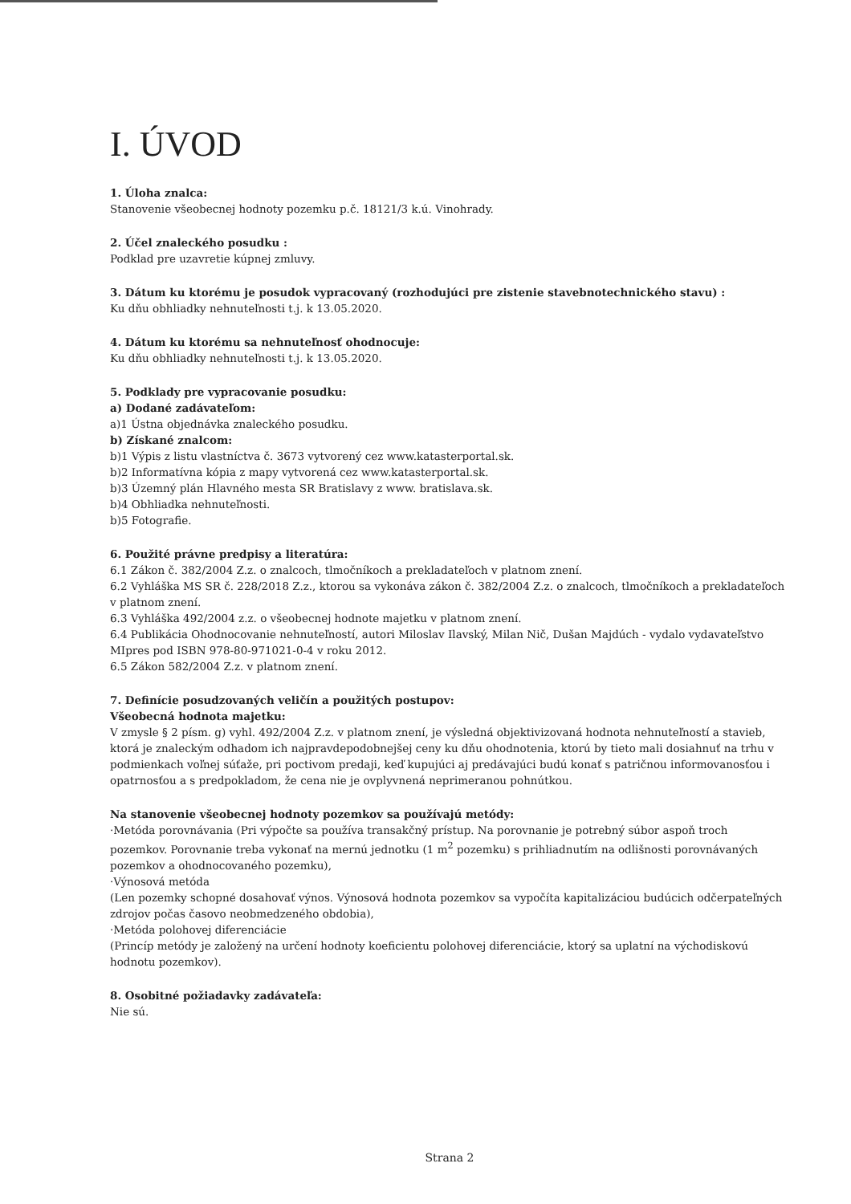I. ÚVOD
1. Úloha znalca:
Stanovenie všeobecnej hodnoty pozemku p.č. 18121/3 k.ú. Vinohrady.
2. Účel znaleckého posudku :
Podklad pre uzavretie kúpnej zmluvy.
3. Dátum ku ktorému je posudok vypracovaný (rozhodujúci pre zistenie stavebnotechnického stavu) :
Ku dňu obhliadky nehnuteľnosti t.j. k 13.05.2020.
4. Dátum ku ktorému sa nehnuteľnosť ohodnocuje:
Ku dňu obhliadky nehnuteľnosti t.j. k 13.05.2020.
5. Podklady pre vypracovanie posudku:
a) Dodané zadávateľom:
a)1 Ústna objednávka znaleckého posudku.
b) Získané znalcom:
b)1 Výpis z listu vlastníctva č. 3673 vytvorený cez www.katasterportal.sk.
b)2 Informatívna kópia z mapy vytvorená cez www.katasterportal.sk.
b)3 Územný plán Hlavného mesta SR Bratislavy z www. bratislava.sk.
b)4 Obhliadka nehnuteľnosti.
b)5 Fotografie.
6. Použité právne predpisy a literatúra:
6.1 Zákon č. 382/2004 Z.z. o znalcoch, tlmočníkoch a prekladateľoch v platnom znení.
6.2 Vyhláška MS SR č. 228/2018 Z.z., ktorou sa vykonáva zákon č. 382/2004 Z.z. o znalcoch, tlmočníkoch a prekladateľoch v platnom znení.
6.3 Vyhláška 492/2004 z.z. o všeobecnej hodnote majetku v platnom znení.
6.4 Publikácia Ohodnocovanie nehnuteľností, autori Miloslav Ilavský, Milan Nič, Dušan Majdúch - vydalo vydavateľstvo MIpres pod ISBN 978-80-971021-0-4 v roku 2012.
6.5 Zákon 582/2004 Z.z. v platnom znení.
7. Definície posudzovaných veličín a použitých postupov:
Všeobecná hodnota majetku:
V zmysle § 2 písm. g) vyhl. 492/2004 Z.z. v platnom znení, je výsledná objektivizovaná hodnota nehnuteľností a stavieb, ktorá je znaleckým odhadom ich najpravdepodobnejšej ceny ku dňu ohodnotenia, ktorú by tieto mali dosiahnuť na trhu v podmienkach voľnej súťaže, pri poctivom predaji, keď kupujúci aj predávajúci budú konať s patričnou informovanosťou i opatrnosťou a s predpokladom, že cena nie je ovplyvnená neprimeranou pohnútkou.
Na stanovenie všeobecnej hodnoty pozemkov sa používajú metódy:
·Metóda porovnávania (Pri výpočte sa používa transakčný prístup. Na porovnanie je potrebný súbor aspoň troch pozemkov. Porovnanie treba vykonať na mernú jednotku (1 m<sup>2</sup> pozemku) s prihliadnutím na odlišnosti porovnávaných pozemkov a ohodnocovaného pozemku),
·Výnosová metóda
(Len pozemky schopné dosahovať výnos. Výnosová hodnota pozemkov sa vypočíta kapitalizáciou budúcich odčerpateľných zdrojov počas časovo neobmedzeného obdobia),
·Metóda polohovej diferenciácie
(Princíp metódy je založený na určení hodnoty koeficientu polohovej diferenciácie, ktorý sa uplatní na východiskovú hodnotu pozemkov).
8. Osobitné požiadavky zadávateľa:
Nie sú.
Strana 2